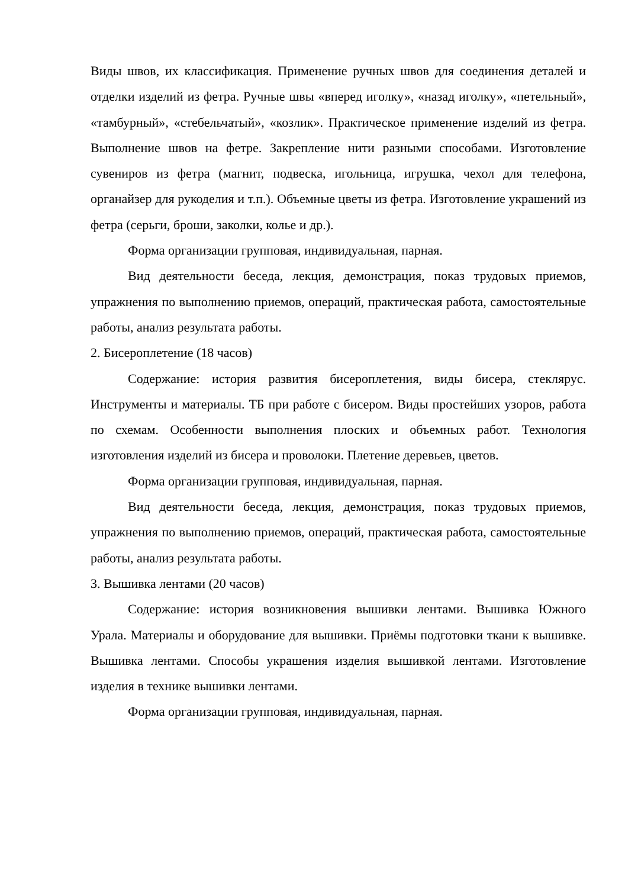Виды швов, их классификация. Применение ручных швов для соединения деталей и отделки изделий из фетра. Ручные швы «вперед иголку», «назад иголку», «петельный», «тамбурный», «стебельчатый», «козлик». Практическое применение изделий из фетра. Выполнение швов на фетре. Закрепление нити разными способами. Изготовление сувениров из фетра (магнит, подвеска, игольница, игрушка, чехол для телефона, органайзер для рукоделия и т.п.). Объемные цветы из фетра. Изготовление украшений из фетра (серьги, броши, заколки, колье и др.).
Форма организации групповая, индивидуальная, парная.
Вид деятельности беседа, лекция, демонстрация, показ трудовых приемов, упражнения по выполнению приемов, операций, практическая работа, самостоятельные работы, анализ результата работы.
2. Бисероплетение (18 часов)
Содержание: история развития бисероплетения, виды бисера, стеклярус. Инструменты и материалы. ТБ при работе с бисером. Виды простейших узоров, работа по схемам. Особенности выполнения плоских и объемных работ. Технология изготовления изделий из бисера и проволоки. Плетение деревьев, цветов.
Форма организации групповая, индивидуальная, парная.
Вид деятельности беседа, лекция, демонстрация, показ трудовых приемов, упражнения по выполнению приемов, операций, практическая работа, самостоятельные работы, анализ результата работы.
3. Вышивка лентами (20 часов)
Содержание: история возникновения вышивки лентами. Вышивка Южного Урала. Материалы и оборудование для вышивки. Приёмы подготовки ткани к вышивке. Вышивка лентами. Способы украшения изделия вышивкой лентами. Изготовление изделия в технике вышивки лентами.
Форма организации групповая, индивидуальная, парная.